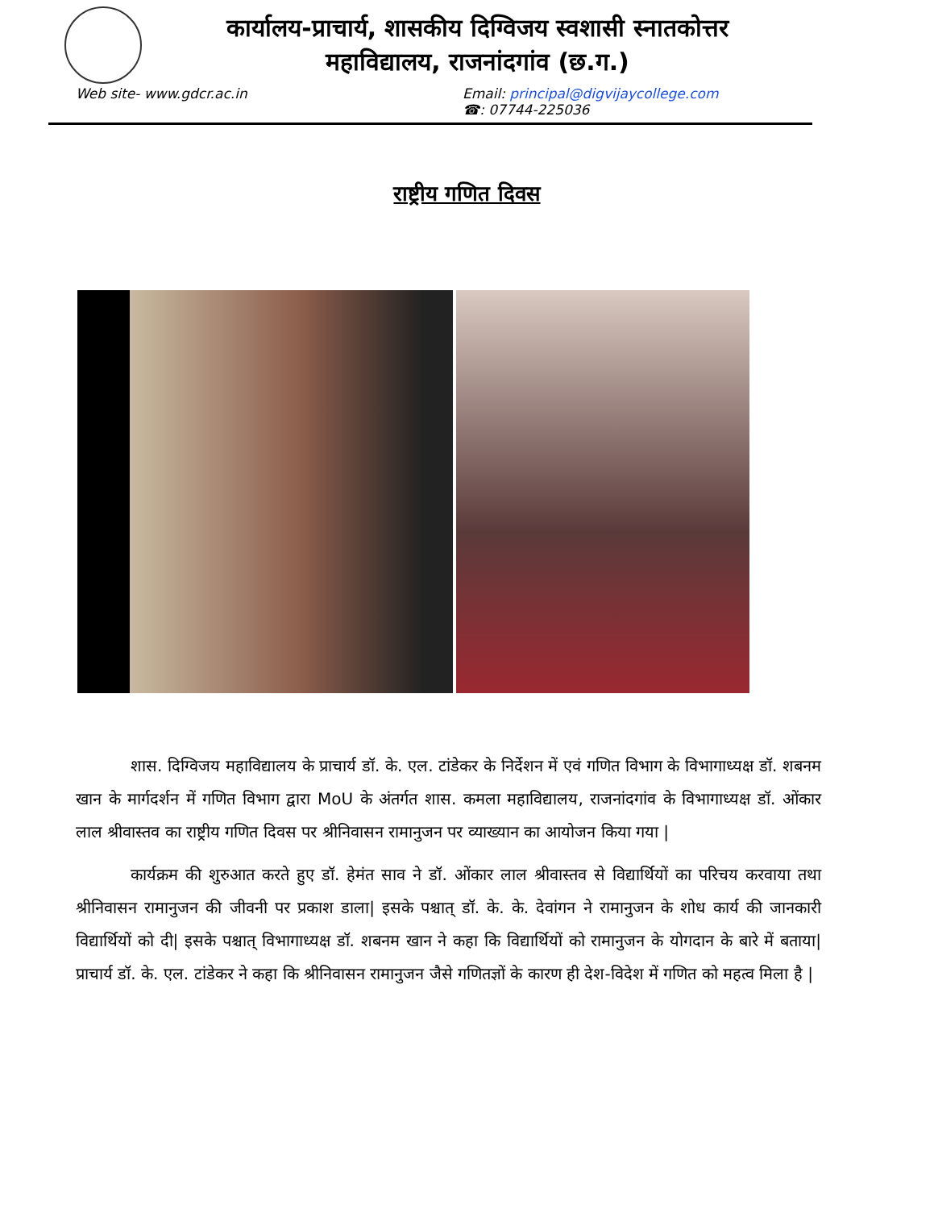कार्यालय-प्राचार्य, शासकीय दिग्विजय स्वशासी स्नातकोत्तर
महाविद्यालय, राजनांदगांव (छ.ग.)
Web site- www.gdcr.ac.in Email: principal@digvijaycollege.com
☎: 07744-225036
राष्ट्रीय गणित दिवस
शास. दिग्विजय महाविद्यालय के प्राचार्य डॉ. के. एल. टांडेकर के निर्देशन में एवं गणित विभाग के विभागाध्यक्ष डॉ. शबनम खान के मार्गदर्शन में गणित विभाग द्वारा MoU के अंतर्गत शास. कमला महाविद्यालय, राजनांदगांव के विभागाध्यक्ष डॉ. ओंकार लाल श्रीवास्तव का राष्ट्रीय गणित दिवस पर श्रीनिवासन रामानुजन पर व्याख्यान का आयोजन किया गया |
कार्यक्रम की शुरुआत करते हुए डॉ. हेमंत साव ने डॉ. ओंकार लाल श्रीवास्तव से विद्यार्थियों का परिचय करवाया तथा श्रीनिवासन रामानुजन की जीवनी पर प्रकाश डाला| इसके पश्चात् डॉ. के. के. देवांगन ने रामानुजन के शोध कार्य की जानकारी विद्यार्थियों को दी| इसके पश्चात् विभागाध्यक्ष डॉ. शबनम खान ने कहा कि विद्यार्थियों को रामानुजन के योगदान के बारे में बताया| प्राचार्य डॉ. के. एल. टांडेकर ने कहा कि श्रीनिवासन रामानुजन जैसे गणितज्ञों के कारण ही देश-विदेश में गणित को महत्व मिला है |